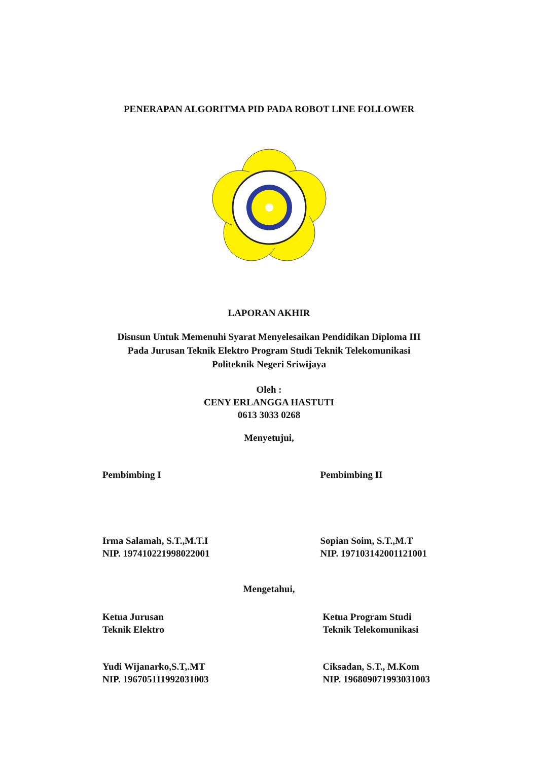PENERAPAN ALGORITMA PID PADA ROBOT LINE FOLLOWER
LAPORAN AKHIR
Disusun Untuk Memenuhi Syarat Menyelesaikan Pendidikan Diploma III
Pada Jurusan Teknik Elektro Program Studi Teknik Telekomunikasi
Politeknik Negeri Sriwijaya
Oleh :
CENY ERLANGGA HASTUTI
0613 3033 0268
Menyetujui,
Pembimbing I Pembimbing II
Irma Salamah, S.T.,M.T.I
NIP. 197410221998022001
Sopian Soim, S.T.,M.T
NIP. 197103142001121001
Mengetahui,
Ketua Jurusan
Teknik Elektro
Ketua Program Studi
Teknik Telekomunikasi
Yudi Wijanarko,S.T,.MT
NIP. 196705111992031003
Ciksadan, S.T., M.Kom
NIP. 196809071993031003